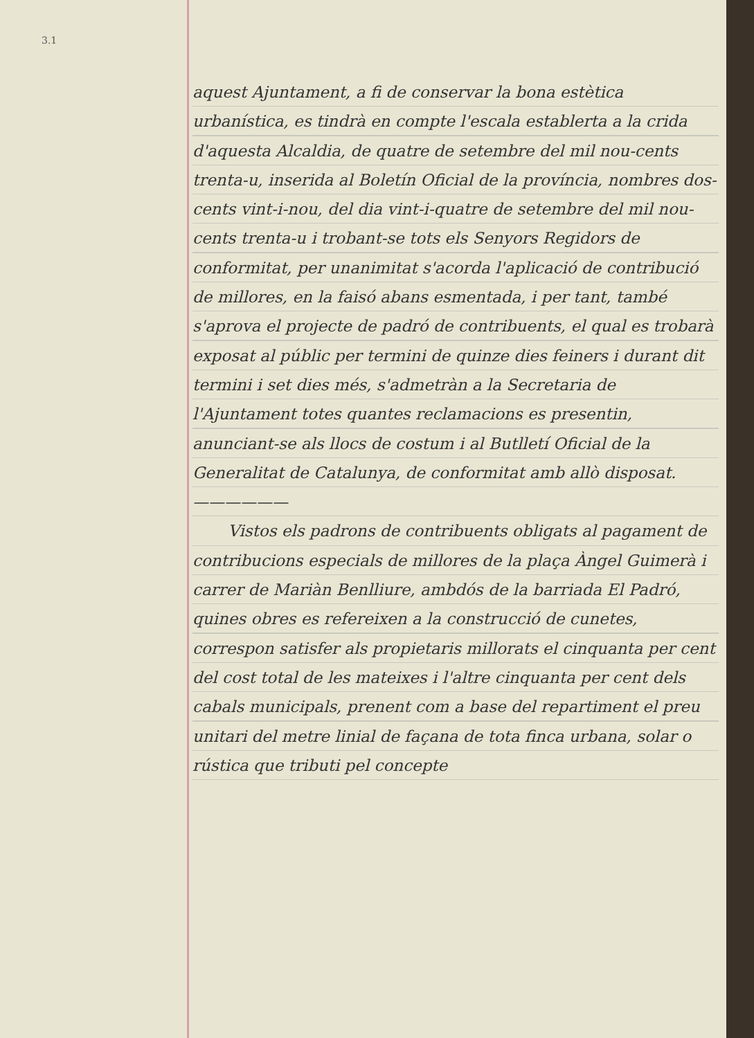3.1
aquest Ajuntament, a fi de conservar la bona estètica urbanística, es tindrà en compte l'escala establerta a la crida d'aquesta Alcaldia, de quatre de setembre del mil nou-cents trenta-u, inserida al Boletín Oficial de la província, nombres dos-cents vint-i-nou, del dia vint-i-quatre de setembre del mil nou-cents trenta-u i trobant-se tots els Senyors Regidors de conformitat, per unanimitat s'acorda l'aplicació de contribució de millores, en la faisó abans esmentada, i per tant, també s'aprova el projecte de padró de contribuents, el qual es trobarà exposat al públic per termini de quinze dies feiners i durant dit termini i set dies més, s'admetràn a la Secretaria de l'Ajuntament totes quantes reclamacions es presentin, anunciant-se als llocs de costum i al Butlletí Oficial de la Generalitat de Catalunya, de conformitat amb allò disposat.——————
Vistos els padrons de contribuents obligats al pagament de contribucions especials de millores de la plaça Àngel Guimerà i carrer de Mariàn Benlliure, ambdós de la barriada El Padró, quines obres es refereixen a la construcció de cunetes, correspon satisfer als propietaris millorats el cinquanta per cent del cost total de les mateixes i l'altre cinquanta per cent dels cabals municipals, prenent com a base del repartiment el preu unitari del metre linial de façana de tota finca urbana, solar o rústica que tributi pel concepte